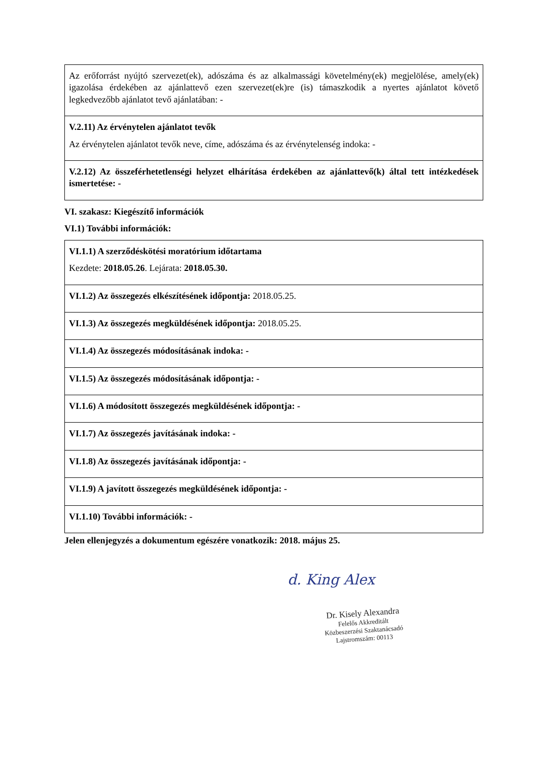| Az erőforrást nyújtó szervezet(ek), adószáma és az alkalmassági követelmény(ek) megjelölése, amely(ek) igazolása érdekében az ajánlattevő ezen szervezet(ek)re (is) támaszkodik a nyertes ajánlatot követő legkedvezőbb ajánlatot tevő ajánlatában: - |
| V.2.11) Az érvénytelen ajánlatot tevők Az érvénytelen ajánlatot tevők neve, címe, adószáma és az érvénytelenség indoka: - |
| V.2.12) Az összeférhetetlenségi helyzet elhárítása érdekében az ajánlattevő(k) által tett intézkedések ismertetése: - |
VI. szakasz: Kiegészítő információk
VI.1) További információk:
| VI.1.1) A szerződéskötési moratórium időtartama Kezdete: 2018.05.26 . Lejárata: 2018.05.30. |
| VI.1.2) Az összegezés elkészítésének időpontja: 2018.05.25. |
| VI.1.3) Az összegezés megküldésének időpontja: 2018.05.25. |
| VI.1.4) Az összegezés módosításának indoka: - |
| VI.1.5) Az összegezés módosításának időpontja: - |
| VI.1.6) A módosított összegezés megküldésének időpontja: - |
| VI.1.7) Az összegezés javításának indoka: - |
| VI.1.8) Az összegezés javításának időpontja: - |
| VI.1.9) A javított összegezés megküldésének időpontja: - |
| VI.1.10) További információk: - |
Jelen ellenjegyzés a dokumentum egészére vonatkozik: 2018. május 25.
d. King Alex
Dr. Kisely Alexandra
Felelős Akkreditált
Közbeszerzési Szaktanácsadó
Lajstromszám: 00113